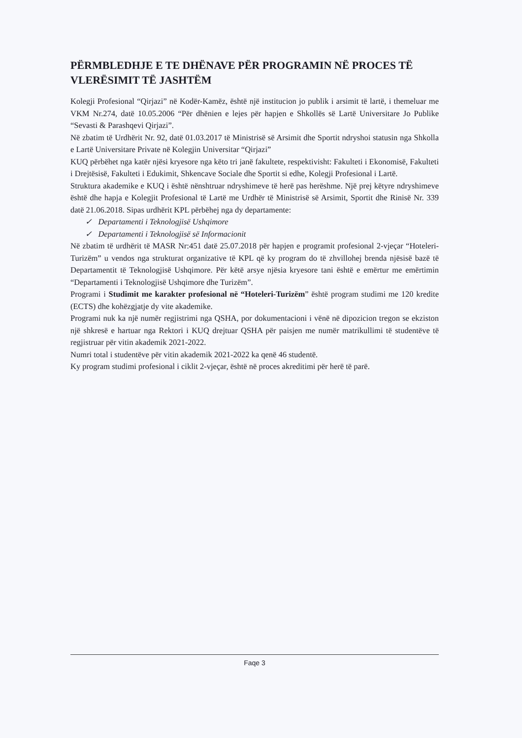PËRMBLEDHJE E TE DHËNAVE PËR PROGRAMIN NË PROCES TË VLERËSIMIT TË JASHTËM
Kolegji Profesional “Qirjazi” në Kodër-Kamëz, është një institucion jo publik i arsimit të lartë, i themeluar me VKM Nr.274, datë 10.05.2006 “Për dhënien e lejes për hapjen e Shkollës së Lartë Universitare Jo Publike “Sevasti & Parashqevi Qirjazi”.
Në zbatim të Urdhërit Nr. 92, datë 01.03.2017 të Ministrisë së Arsimit dhe Sportit ndryshoi statusin nga Shkolla e Lartë Universitare Private në Kolegjin Universitar “Qirjazi”
KUQ përbëhet nga katër njësi kryesore nga këto tri janë fakultete, respektivisht: Fakulteti i Ekonomisë, Fakulteti i Drejtësisë, Fakulteti i Edukimit, Shkencave Sociale dhe Sportit si edhe, Kolegji Profesional i Lartë.
Struktura akademike e KUQ i është nënshtruar ndryshimeve të herë pas herëshme. Një prej këtyre ndryshimeve është dhe hapja e Kolegjit Profesional të Lartë me Urdhër të Ministrisë së Arsimit, Sportit dhe Rinisë Nr. 339 datë 21.06.2018. Sipas urdhërit KPL përbëhej nga dy departamente:
✓ Departamenti i Teknologjisë Ushqimore
✓ Departamenti i Teknologjisë së Informacionit
Në zbatim të urdhërit të MASR Nr:451 datë 25.07.2018 për hapjen e programit profesional 2-vjeçar “Hoteleri-Turizëm” u vendos nga strukturat organizative të KPL që ky program do të zhvillohej brenda njësisë bazë të Departamentit të Teknologjisë Ushqimore. Për këtë arsye njësia kryesore tani është e emërtur me emërtimin “Departamenti i Teknologjisë Ushqimore dhe Turizëm”.
Programi i Studimit me karakter profesional në “Hoteleri-Turizëm” është program studimi me 120 kredite (ECTS) dhe kohëzgjatje dy vite akademike.
Programi nuk ka një numër regjistrimi nga QSHA, por dokumentacioni i vënë në dipozicion tregon se ekziston një shkresë e hartuar nga Rektori i KUQ drejtuar QSHA për paisjen me numër matrikullimi të studentëve të regjistruar për vitin akademik 2021-2022.
Numri total i studentëve për vitin akademik 2021-2022 ka qenë 46 studentë.
Ky program studimi profesional i ciklit 2-vjeçar, është në proces akreditimi për herë të parë.
Faqe 3